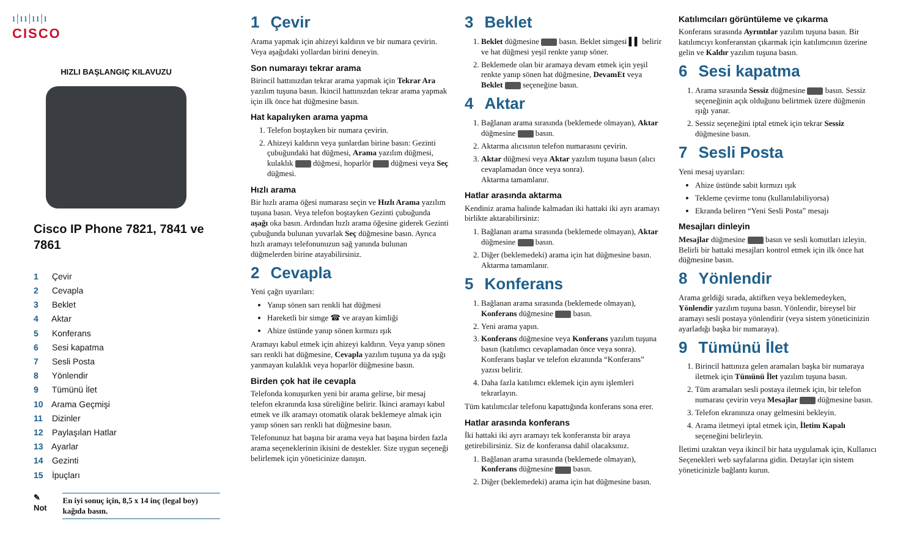ı|ıı|ıı|ı
CISCO
HIZLI BAŞLANGIÇ KILAVUZU
Cisco IP Phone 7821, 7841 ve 7861
1 Çevir
2 Cevapla
3 Beklet
4 Aktar
5 Konferans
6 Sesi kapatma
7 Sesli Posta
8 Yönlendir
9 Tümünü İlet
10 Arama Geçmişi
11 Dizinler
12 Paylaşılan Hatlar
13 Ayarlar
14 Gezinti
15 İpuçları
✎
Not
En iyi sonuç için, 8,5 x 14 inç (legal boy) kağıda basın.
1 Çevir
Arama yapmak için ahizeyi kaldırın ve bir numara çevirin. Veya aşağıdaki yollardan birini deneyin.
Son numarayı tekrar arama
Birincil hattınızdan tekrar arama yapmak için Tekrar Ara yazılım tuşuna basın. İkincil hattınızdan tekrar arama yapmak için ilk önce hat düğmesine basın.
Hat kapalıyken arama yapma
1. Telefon boştayken bir numara çevirin.
2. Ahizeyi kaldırın veya şunlardan birine basın: Gezinti çubuğundaki hat düğmesi, Arama yazılım düğmesi, kulaklık düğmesi, hoparlör düğmesi veya Seç düğmesi.
Hızlı arama
Bir hızlı arama öğesi numarası seçin ve Hızlı Arama yazılım tuşuna basın. Veya telefon boştayken Gezinti çubuğunda aşağı oka basın. Ardından hızlı arama öğesine giderek Gezinti çubuğunda bulunan yuvarlak Seç düğmesine basın. Ayrıca hızlı aramayı telefonunuzun sağ yanında bulunan düğmelerden birine atayabilirsiniz.
2 Cevapla
Yeni çağrı uyarıları:
Yanıp sönen sarı renkli hat düğmesi
Hareketli bir simge ☎ ve arayan kimliği
Ahize üstünde yanıp sönen kırmızı ışık
Aramayı kabul etmek için ahizeyi kaldırın. Veya yanıp sönen sarı renkli hat düğmesine, Cevapla yazılım tuşuna ya da ışığı yanmayan kulaklık veya hoparlör düğmesine basın.
Birden çok hat ile cevapla
Telefonda konuşurken yeni bir arama gelirse, bir mesaj telefon ekranında kısa süreliğine belirir. İkinci aramayı kabul etmek ve ilk aramayı otomatik olarak beklemeye almak için yanıp sönen sarı renkli hat düğmesine basın.
Telefonunuz hat başına bir arama veya hat başına birden fazla arama seçeneklerinin ikisini de destekler. Size uygun seçeneği belirlemek için yöneticinize danışın.
3 Beklet
1. Beklet düğmesine basın. Beklet simgesi ▌▌ belirir ve hat düğmesi yeşil renkte yanıp söner.
2. Beklemede olan bir aramaya devam etmek için yeşil renkte yanıp sönen hat düğmesine, DevamEt veya Beklet seçeneğine basın.
4 Aktar
1. Bağlanan arama sırasında (beklemede olmayan), Aktar düğmesine basın.
2. Aktarma alıcısının telefon numarasını çevirin.
3. Aktar düğmesi veya Aktar yazılım tuşuna basın (alıcı cevaplamadan önce veya sonra).
Aktarma tamamlanır.
Hatlar arasında aktarma
Kendiniz arama halinde kalmadan iki hattaki iki ayrı aramayı birlikte aktarabilirsiniz:
1. Bağlanan arama sırasında (beklemede olmayan), Aktar düğmesine basın.
2. Diğer (beklemedeki) arama için hat düğmesine basın.
Aktarma tamamlanır.
5 Konferans
1. Bağlanan arama sırasında (beklemede olmayan), Konferans düğmesine basın.
2. Yeni arama yapın.
3. Konferans düğmesine veya Konferans yazılım tuşuna basın (katılımcı cevaplamadan önce veya sonra).
Konferans başlar ve telefon ekranında “Konferans” yazısı belirir.
4. Daha fazla katılımcı eklemek için aynı işlemleri tekrarlayın.
Tüm katılımcılar telefonu kapattığında konferans sona erer.
Hatlar arasında konferans
İki hattaki iki ayrı aramayı tek konferansta bir araya getirebilirsiniz. Siz de konferansa dahil olacaksınız.
1. Bağlanan arama sırasında (beklemede olmayan), Konferans düğmesine basın.
2. Diğer (beklemedeki) arama için hat düğmesine basın.
Katılımcıları görüntüleme ve çıkarma
Konferans sırasında Ayrıntılar yazılım tuşuna basın. Bir katılımcıyı konferanstan çıkarmak için katılımcının üzerine gelin ve Kaldır yazılım tuşuna basın.
6 Sesi kapatma
1. Arama sırasında Sessiz düğmesine basın. Sessiz seçeneğinin açık olduğunu belirtmek üzere düğmenin ışığı yanar.
2. Sessiz seçeneğini iptal etmek için tekrar Sessiz düğmesine basın.
7 Sesli Posta
Yeni mesaj uyarıları:
Ahize üstünde sabit kırmızı ışık
Tekleme çevirme tonu (kullanılabiliyorsa)
Ekranda beliren “Yeni Sesli Posta” mesajı
Mesajları dinleyin
Mesajlar düğmesine basın ve sesli komutları izleyin. Belirli bir hattaki mesajları kontrol etmek için ilk önce hat düğmesine basın.
8 Yönlendir
Arama geldiği sırada, aktifken veya beklemedeyken, Yönlendir yazılım tuşuna basın. Yönlendir, bireysel bir aramayı sesli postaya yönlendirir (veya sistem yöneticinizin ayarladığı başka bir numaraya).
9 Tümünü İlet
1. Birincil hattınıza gelen aramaları başka bir numaraya iletmek için Tümünü İlet yazılım tuşuna basın.
2. Tüm aramaları sesli postaya iletmek için, bir telefon numarası çevirin veya Mesajlar düğmesine basın.
3. Telefon ekranınıza onay gelmesini bekleyin.
4. Arama iletmeyi iptal etmek için, İletim Kapalı seçeneğini belirleyin.
İletimi uzaktan veya ikincil bir hata uygulamak için, Kullanıcı Seçenekleri web sayfalarına gidin. Detaylar için sistem yöneticinizle bağlantı kurun.